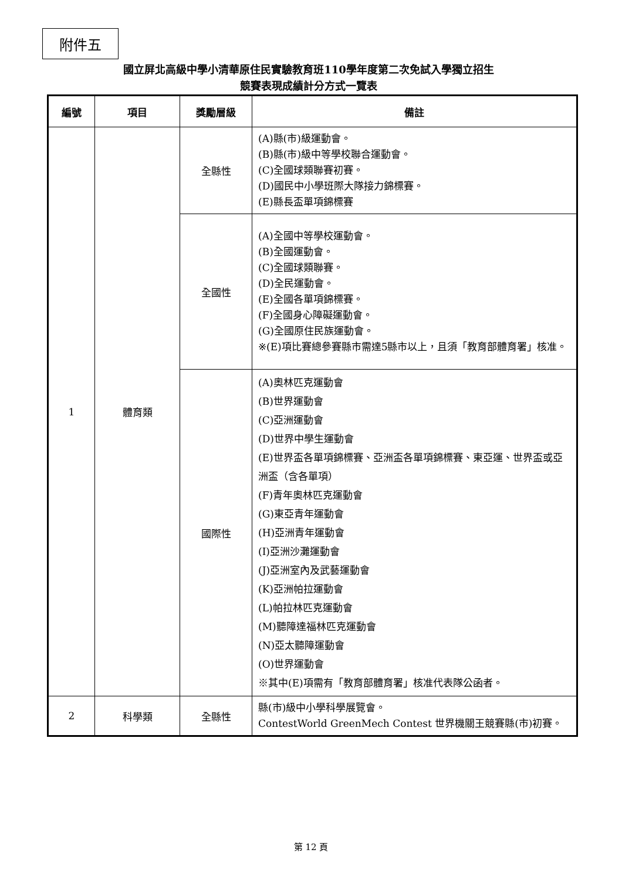附件五
國立屏北高級中學小清華原住民實驗教育班110學年度第二次免試入學獨立招生
競賽表現成績計分方式一覽表
| 編號 | 項目 | 獎勵層級 | 備註 |
| --- | --- | --- | --- |
| 1 | 體育類 | 全縣性 | (A)縣(市)級運動會。 (B)縣(市)級中等學校聯合運動會。 (C)全國球類聯賽初賽。 (D)國民中小學班際大隊接力錦標賽。 (E)縣長盃單項錦標賽 |
| | | 全國性 | (A)全國中等學校運動會。 (B)全國運動會。 (C)全國球類聯賽。 (D)全民運動會。 (E)全國各單項錦標賽。 (F)全國身心障礙運動會。 (G)全國原住民族運動會。 ※(E)項比賽總參賽縣市需達5縣市以上，且須「教育部體育署」核准。 |
| | | 國際性 | (A)奧林匹克運動會 (B)世界運動會 (C)亞洲運動會 (D)世界中學生運動會 (E)世界盃各單項錦標賽、亞洲盃各單項錦標賽、東亞運、世界盃或亞洲盃（含各單項） (F)青年奧林匹克運動會 (G)東亞青年運動會 (H)亞洲青年運動會 (I)亞洲沙灘運動會 (J)亞洲室內及武藝運動會 (K)亞洲帕拉運動會 (L)帕拉林匹克運動會 (M)聽障達福林匹克運動會 (N)亞太聽障運動會 (O)世界運動會 ※其中(E)項需有「教育部體育署」核准代表隊公函者。 |
| 2 | 科學類 | 全縣性 | 縣(市)級中小學科學展覽會。 ContestWorld GreenMech Contest 世界機關王競賽縣(市)初賽。 |
第 12 頁